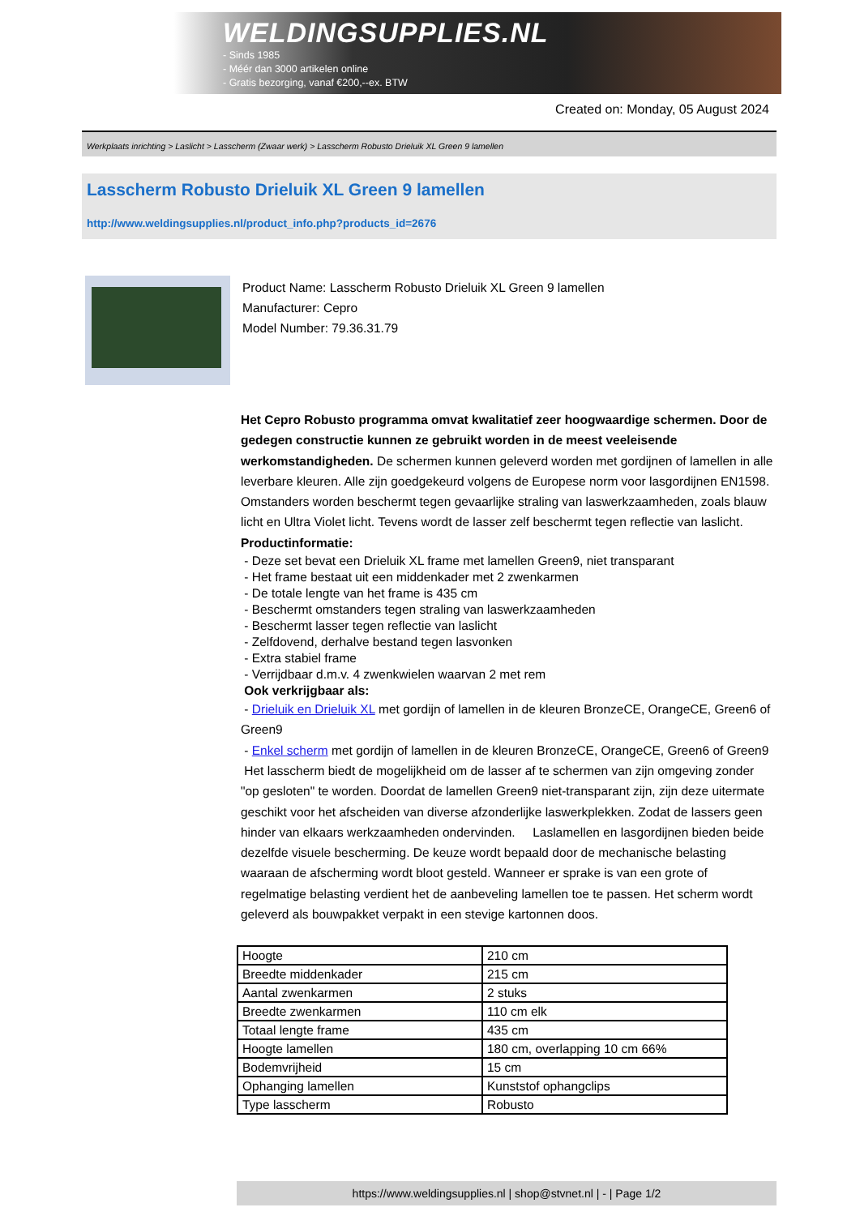WELDINGSUPPLIES.NL
- Sinds 1985
- Méér dan 3000 artikelen online
- Gratis bezorging, vanaf €200,--ex. BTW
Created on: Monday, 05 August 2024
Werkplaats inrichting > Laslicht > Lasscherm (Zwaar werk) > Lasscherm Robusto Drieluik XL Green 9 lamellen
Lasscherm Robusto Drieluik XL Green 9 lamellen
http://www.weldingsupplies.nl/product_info.php?products_id=2676
Product Name: Lasscherm Robusto Drieluik XL Green 9 lamellen
Manufacturer: Cepro
Model Number: 79.36.31.79
Het Cepro Robusto programma omvat kwalitatief zeer hoogwaardige schermen. Door de gedegen constructie kunnen ze gebruikt worden in de meest veeleisende werkomstandigheden. De schermen kunnen geleverd worden met gordijnen of lamellen in alle leverbare kleuren. Alle zijn goedgekeurd volgens de Europese norm voor lasgordijnen EN1598. Omstanders worden beschermt tegen gevaarlijke straling van laswerkzaamheden, zoals blauw licht en Ultra Violet licht. Tevens wordt de lasser zelf beschermt tegen reflectie van laslicht. Productinformatie:
- Deze set bevat een Drieluik XL frame met lamellen Green9, niet transparant
- Het frame bestaat uit een middenkader met 2 zwenkarmen
- De totale lengte van het frame is 435 cm
- Beschermt omstanders tegen straling van laswerkzaamheden
- Beschermt lasser tegen reflectie van laslicht
- Zelfdovend, derhalve bestand tegen lasvonken
- Extra stabiel frame
- Verrijdbaar d.m.v. 4 zwenkwielen waarvan 2 met rem
Ook verkrijgbaar als:
- Drieluik en Drieluik XL met gordijn of lamellen in de kleuren BronzeCE, OrangeCE, Green6 of Green9
- Enkel scherm met gordijn of lamellen in de kleuren BronzeCE, OrangeCE, Green6 of Green9
Het lasscherm biedt de mogelijkheid om de lasser af te schermen van zijn omgeving zonder "op gesloten" te worden. Doordat de lamellen Green9 niet-transparant zijn, zijn deze uitermate geschikt voor het afscheiden van diverse afzonderlijke laswerkplekken. Zodat de lassers geen hinder van elkaars werkzaamheden ondervinden. Laslamellen en lasgordijnen bieden beide dezelfde visuele bescherming. De keuze wordt bepaald door de mechanische belasting waaraan de afscherming wordt bloot gesteld. Wanneer er sprake is van een grote of regelmatige belasting verdient het de aanbeveling lamellen toe te passen. Het scherm wordt geleverd als bouwpakket verpakt in een stevige kartonnen doos.
| Hoogte | 210 cm |
| Breedte middenkader | 215 cm |
| Aantal zwenkarmen | 2 stuks |
| Breedte zwenkarmen | 110 cm elk |
| Totaal lengte frame | 435 cm |
| Hoogte lamellen | 180 cm, overlapping 10 cm 66% |
| Bodemvrijheid | 15 cm |
| Ophanging lamellen | Kunststof ophangclips |
| Type lasscherm | Robusto |
https://www.weldingsupplies.nl | shop@stvnet.nl | - | Page 1/2